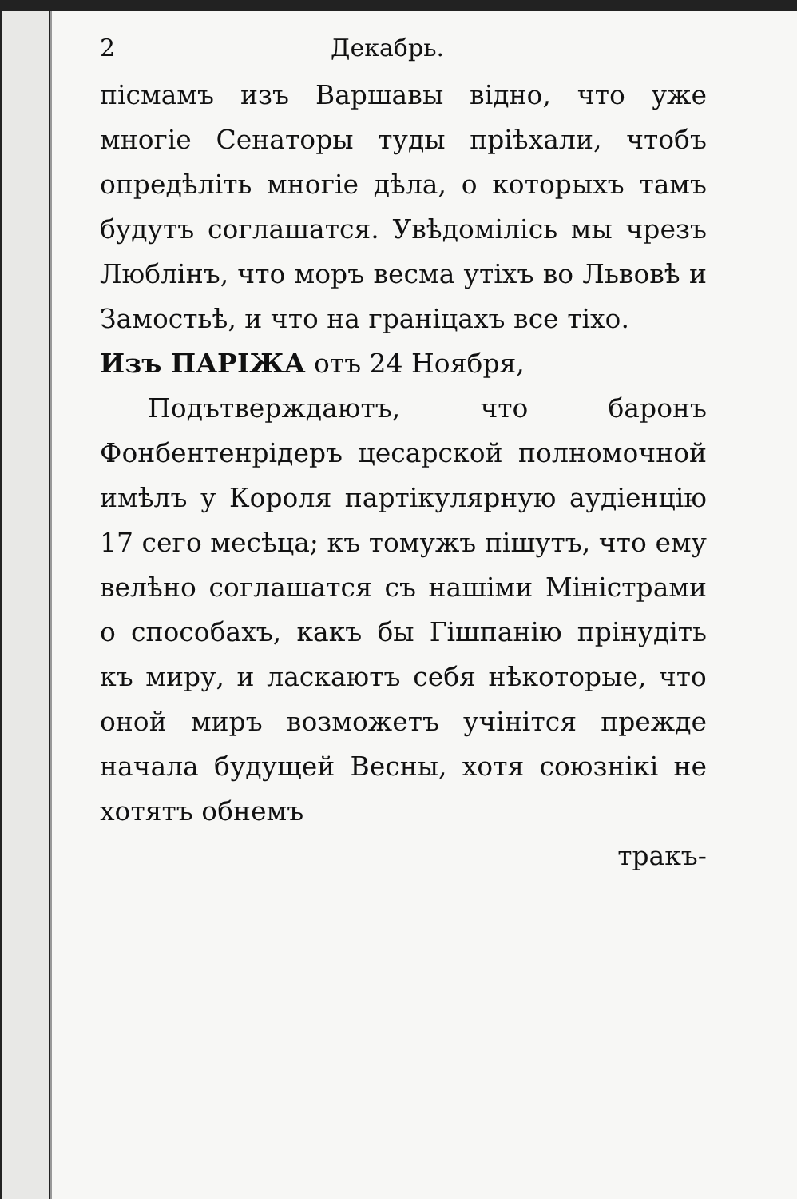2 Декабрь.
пісмамъ изъ Варшавы відно, что уже многіе Сенаторы туды пріѣхали, чтобъ опредѣліть многіе дѣла, о которыхъ тамъ будутъ соглашатся. Увѣдомілісь мы чрезъ Люблінъ, что моръ весма утіхъ во Львовѣ и Замостьѣ, и что на граніцахъ все тіхо.
Изъ ПАРІЖА отъ 24 Ноября,
Подътверждаютъ, что баронъ Фонбентенрідеръ цесарской полномочной имѣлъ у Короля партікулярную аудіенцію 17 сего месѣца; къ томужъ пішутъ, что ему велѣно соглашатся съ нашіми Міністрами о способахъ, какъ бы Гішпанію прінудіть къ миру, и ласкаютъ себя нѣкоторые, что оной миръ возможетъ учінітся прежде начала будущей Весны, хотя союзнікі не хотятъ обнемъ
тракъ-